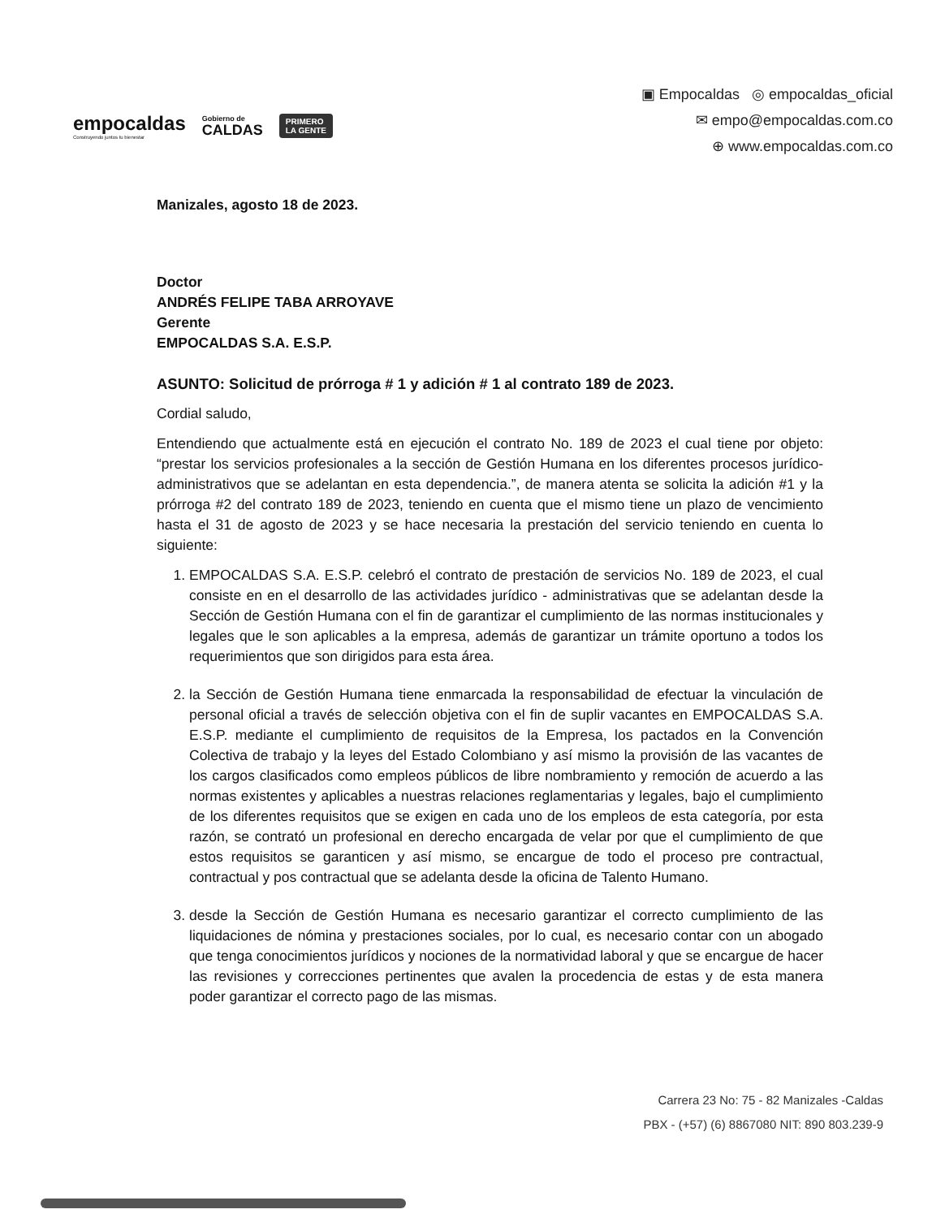empocaldas
Construyendo juntos tu bienestar
Gobierno de
CALDAS
PRIMERO
LA GENTE
▣ Empocaldas ◎ empocaldas_oficial
✉ empo@empocaldas.com.co
⊕ www.empocaldas.com.co
Manizales, agosto 18 de 2023.
Doctor
ANDRÉS FELIPE TABA ARROYAVE
Gerente
EMPOCALDAS S.A. E.S.P.
ASUNTO: Solicitud de prórroga # 1 y adición # 1 al contrato 189 de 2023.
Cordial saludo,
Entendiendo que actualmente está en ejecución el contrato No. 189 de 2023 el cual tiene por objeto: “prestar los servicios profesionales a la sección de Gestión Humana en los diferentes procesos jurídico-administrativos que se adelantan en esta dependencia.”, de manera atenta se solicita la adición #1 y la prórroga #2 del contrato 189 de 2023, teniendo en cuenta que el mismo tiene un plazo de vencimiento hasta el 31 de agosto de 2023 y se hace necesaria la prestación del servicio teniendo en cuenta lo siguiente:
1. EMPOCALDAS S.A. E.S.P. celebró el contrato de prestación de servicios No. 189 de 2023, el cual consiste en en el desarrollo de las actividades jurídico - administrativas que se adelantan desde la Sección de Gestión Humana con el fin de garantizar el cumplimiento de las normas institucionales y legales que le son aplicables a la empresa, además de garantizar un trámite oportuno a todos los requerimientos que son dirigidos para esta área.
2. la Sección de Gestión Humana tiene enmarcada la responsabilidad de efectuar la vinculación de personal oficial a través de selección objetiva con el fin de suplir vacantes en EMPOCALDAS S.A. E.S.P. mediante el cumplimiento de requisitos de la Empresa, los pactados en la Convención Colectiva de trabajo y la leyes del Estado Colombiano y así mismo la provisión de las vacantes de los cargos clasificados como empleos públicos de libre nombramiento y remoción de acuerdo a las normas existentes y aplicables a nuestras relaciones reglamentarias y legales, bajo el cumplimiento de los diferentes requisitos que se exigen en cada uno de los empleos de esta categoría, por esta razón, se contrató un profesional en derecho encargada de velar por que el cumplimiento de que estos requisitos se garanticen y así mismo, se encargue de todo el proceso pre contractual, contractual y pos contractual que se adelanta desde la oficina de Talento Humano.
3. desde la Sección de Gestión Humana es necesario garantizar el correcto cumplimiento de las liquidaciones de nómina y prestaciones sociales, por lo cual, es necesario contar con un abogado que tenga conocimientos jurídicos y nociones de la normatividad laboral y que se encargue de hacer las revisiones y correcciones pertinentes que avalen la procedencia de estas y de esta manera poder garantizar el correcto pago de las mismas.
Carrera 23 No: 75 - 82 Manizales -Caldas
PBX - (+57) (6) 8867080 NIT: 890 803.239-9